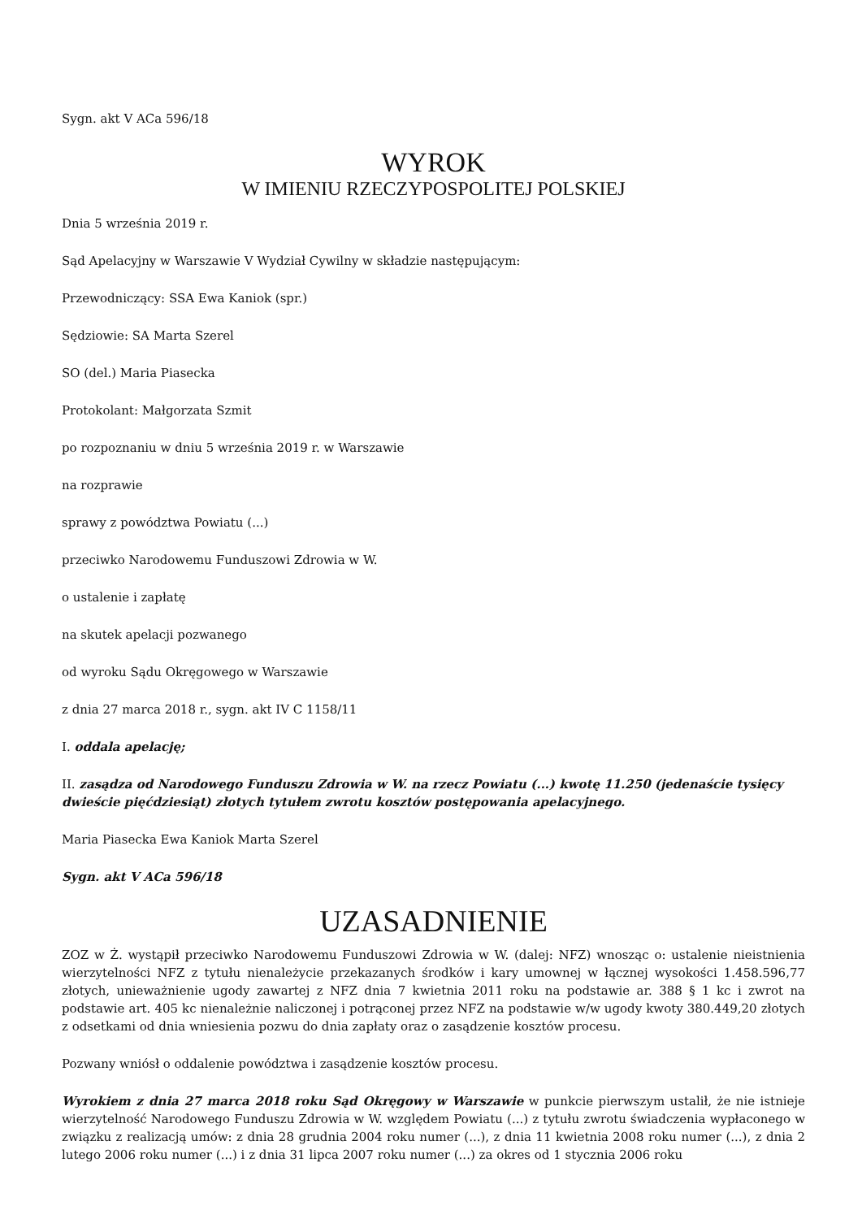Sygn. akt V ACa 596/18
WYROK
W IMIENIU RZECZYPOSPOLITEJ POLSKIEJ
Dnia 5 września 2019 r.
Sąd Apelacyjny w Warszawie V Wydział Cywilny w składzie następującym:
Przewodniczący: SSA Ewa Kaniok (spr.)
Sędziowie: SA Marta Szerel
SO (del.) Maria Piasecka
Protokolant: Małgorzata Szmit
po rozpoznaniu w dniu 5 września 2019 r. w Warszawie
na rozprawie
sprawy z powództwa Powiatu (...)
przeciwko Narodowemu Funduszowi Zdrowia w W.
o ustalenie i zapłatę
na skutek apelacji pozwanego
od wyroku Sądu Okręgowego w Warszawie
z dnia 27 marca 2018 r., sygn. akt IV C 1158/11
I. oddala apelację;
II. zasądza od Narodowego Funduszu Zdrowia w W. na rzecz Powiatu (...) kwotę 11.250 (jedenaście tysięcy dwieście pięćdziesiąt) złotych tytułem zwrotu kosztów postępowania apelacyjnego.
Maria Piasecka Ewa Kaniok Marta Szerel
Sygn. akt V ACa 596/18
UZASADNIENIE
ZOZ w Ż. wystąpił przeciwko Narodowemu Funduszowi Zdrowia w W. (dalej: NFZ) wnosząc o: ustalenie nieistnienia wierzytelności NFZ z tytułu nienależycie przekazanych środków i kary umownej w łącznej wysokości 1.458.596,77 złotych, unieważnienie ugody zawartej z NFZ dnia 7 kwietnia 2011 roku na podstawie ar. 388 § 1 kc i zwrot na podstawie art. 405 kc nienależnie naliczonej i potrąconej przez NFZ na podstawie w/w ugody kwoty 380.449,20 złotych z odsetkami od dnia wniesienia pozwu do dnia zapłaty oraz o zasądzenie kosztów procesu.
Pozwany wniósł o oddalenie powództwa i zasądzenie kosztów procesu.
Wyrokiem z dnia 27 marca 2018 roku Sąd Okręgowy w Warszawie w punkcie pierwszym ustalił, że nie istnieje wierzytelność Narodowego Funduszu Zdrowia w W. względem Powiatu (...) z tytułu zwrotu świadczenia wypłaconego w związku z realizacją umów: z dnia 28 grudnia 2004 roku numer (...), z dnia 11 kwietnia 2008 roku numer (...), z dnia 2 lutego 2006 roku numer (...) i z dnia 31 lipca 2007 roku numer (...) za okres od 1 stycznia 2006 roku